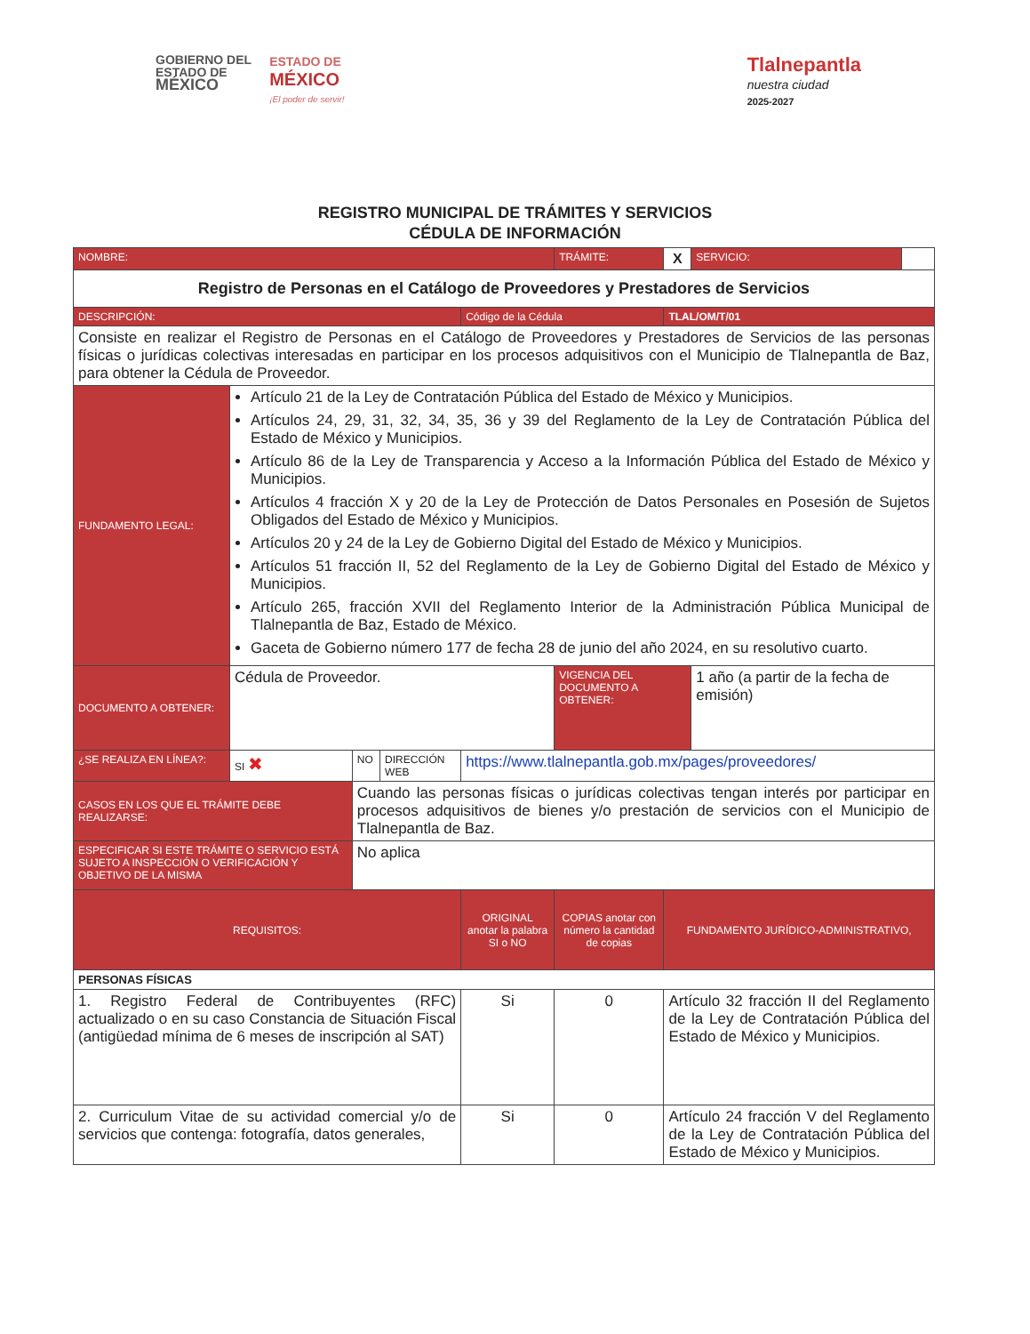GOBIERNO DEL
ESTADO DE
MÉXICO
ESTADO DE
MÉXICO
¡El poder de servir!
Tlalnepantla
nuestra ciudad
2025-2027
REGISTRO MUNICIPAL DE TRÁMITES Y SERVICIOS
CÉDULA DE INFORMACIÓN
| NOMBRE: | | | | | TRÁMITE: | X | SERVICIO: | |
| Registro de Personas en el Catálogo de Proveedores y Prestadores de Servicios | | | | | | | | |
| DESCRIPCIÓN: | | | | Código de la Cédula | | TLAL/OM/T/01 | | |
| Consiste en realizar el Registro de Personas en el Catálogo de Proveedores y Prestadores de Servicios de las personas físicas o jurídicas colectivas interesadas en participar en los procesos adquisitivos con el Municipio de Tlalnepantla de Baz, para obtener la Cédula de Proveedor. | | | | | | | | |
| FUNDAMENTO LEGAL: | Artículo 21 de la Ley de Contratación Pública del Estado de México y Municipios. Artículos 24, 29, 31, 32, 34, 35, 36 y 39 del Reglamento de la Ley de Contratación Pública del Estado de México y Municipios. Artículo 86 de la Ley de Transparencia y Acceso a la Información Pública del Estado de México y Municipios. Artículos 4 fracción X y 20 de la Ley de Protección de Datos Personales en Posesión de Sujetos Obligados del Estado de México y Municipios. Artículos 20 y 24 de la Ley de Gobierno Digital del Estado de México y Municipios. Artículos 51 fracción II, 52 del Reglamento de la Ley de Gobierno Digital del Estado de México y Municipios. Artículo 265, fracción XVII del Reglamento Interior de la Administración Pública Municipal de Tlalnepantla de Baz, Estado de México. Gaceta de Gobierno número 177 de fecha 28 de junio del año 2024, en su resolutivo cuarto. | | | | | | | |
| DOCUMENTO A OBTENER: | Cédula de Proveedor. | | | | VIGENCIA DEL DOCUMENTO A OBTENER: | | 1 año (a partir de la fecha de emisión) | |
| ¿SE REALIZA EN LÍNEA?: | SI ✖ | NO | DIRECCIÓN WEB | https://www.tlalnepantla.gob.mx/pages/proveedores/ | | | | |
| CASOS EN LOS QUE EL TRÁMITE DEBE REALIZARSE: | | Cuando las personas físicas o jurídicas colectivas tengan interés por participar en procesos adquisitivos de bienes y/o prestación de servicios con el Municipio de Tlalnepantla de Baz. | | | | | | |
| ESPECIFICAR SI ESTE TRÁMITE O SERVICIO ESTÁ SUJETO A INSPECCIÓN O VERIFICACIÓN Y OBJETIVO DE LA MISMA | | No aplica | | | | | | |
| REQUISITOS: | | | | ORIGINAL anotar la palabra SI o NO | COPIAS anotar con número la cantidad de copias | FUNDAMENTO JURÍDICO-ADMINISTRATIVO, | | |
| PERSONAS FÍSICAS | | | | | | | | |
| 1. Registro Federal de Contribuyentes (RFC) actualizado o en su caso Constancia de Situación Fiscal (antigüedad mínima de 6 meses de inscripción al SAT) | | | | Si | 0 | Artículo 32 fracción II del Reglamento de la Ley de Contratación Pública del Estado de México y Municipios. | | |
| 2. Curriculum Vitae de su actividad comercial y/o de servicios que contenga: fotografía, datos generales, | | | | Si | 0 | Artículo 24 fracción V del Reglamento de la Ley de Contratación Pública del Estado de México y Municipios. | | |